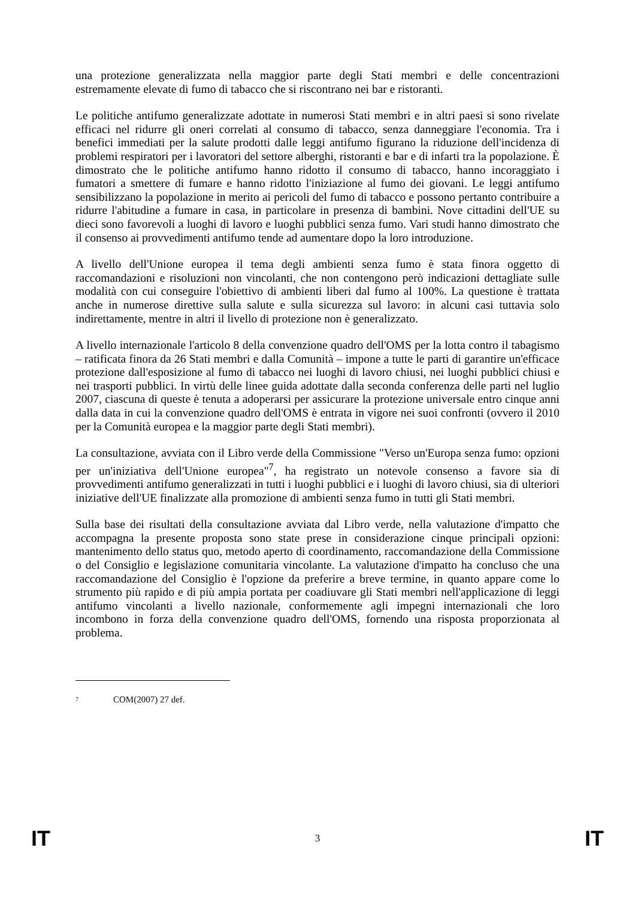una protezione generalizzata nella maggior parte degli Stati membri e delle concentrazioni estremamente elevate di fumo di tabacco che si riscontrano nei bar e ristoranti.
Le politiche antifumo generalizzate adottate in numerosi Stati membri e in altri paesi si sono rivelate efficaci nel ridurre gli oneri correlati al consumo di tabacco, senza danneggiare l'economia. Tra i benefici immediati per la salute prodotti dalle leggi antifumo figurano la riduzione dell'incidenza di problemi respiratori per i lavoratori del settore alberghi, ristoranti e bar e di infarti tra la popolazione. È dimostrato che le politiche antifumo hanno ridotto il consumo di tabacco, hanno incoraggiato i fumatori a smettere di fumare e hanno ridotto l'iniziazione al fumo dei giovani. Le leggi antifumo sensibilizzano la popolazione in merito ai pericoli del fumo di tabacco e possono pertanto contribuire a ridurre l'abitudine a fumare in casa, in particolare in presenza di bambini. Nove cittadini dell'UE su dieci sono favorevoli a luoghi di lavoro e luoghi pubblici senza fumo. Vari studi hanno dimostrato che il consenso ai provvedimenti antifumo tende ad aumentare dopo la loro introduzione.
A livello dell'Unione europea il tema degli ambienti senza fumo è stata finora oggetto di raccomandazioni e risoluzioni non vincolanti, che non contengono però indicazioni dettagliate sulle modalità con cui conseguire l'obiettivo di ambienti liberi dal fumo al 100%. La questione è trattata anche in numerose direttive sulla salute e sulla sicurezza sul lavoro: in alcuni casi tuttavia solo indirettamente, mentre in altri il livello di protezione non è generalizzato.
A livello internazionale l'articolo 8 della convenzione quadro dell'OMS per la lotta contro il tabagismo – ratificata finora da 26 Stati membri e dalla Comunità – impone a tutte le parti di garantire un'efficace protezione dall'esposizione al fumo di tabacco nei luoghi di lavoro chiusi, nei luoghi pubblici chiusi e nei trasporti pubblici. In virtù delle linee guida adottate dalla seconda conferenza delle parti nel luglio 2007, ciascuna di queste è tenuta a adoperarsi per assicurare la protezione universale entro cinque anni dalla data in cui la convenzione quadro dell'OMS è entrata in vigore nei suoi confronti (ovvero il 2010 per la Comunità europea e la maggior parte degli Stati membri).
La consultazione, avviata con il Libro verde della Commissione "Verso un'Europa senza fumo: opzioni per un'iniziativa dell'Unione europea"<sup>7</sup>, ha registrato un notevole consenso a favore sia di provvedimenti antifumo generalizzati in tutti i luoghi pubblici e i luoghi di lavoro chiusi, sia di ulteriori iniziative dell'UE finalizzate alla promozione di ambienti senza fumo in tutti gli Stati membri.
Sulla base dei risultati della consultazione avviata dal Libro verde, nella valutazione d'impatto che accompagna la presente proposta sono state prese in considerazione cinque principali opzioni: mantenimento dello status quo, metodo aperto di coordinamento, raccomandazione della Commissione o del Consiglio e legislazione comunitaria vincolante. La valutazione d'impatto ha concluso che una raccomandazione del Consiglio è l'opzione da preferire a breve termine, in quanto appare come lo strumento più rapido e di più ampia portata per coadiuvare gli Stati membri nell'applicazione di leggi antifumo vincolanti a livello nazionale, conformemente agli impegni internazionali che loro incombono in forza della convenzione quadro dell'OMS, fornendo una risposta proporzionata al problema.
<sup>7</sup> COM(2007) 27 def.
IT 3 IT